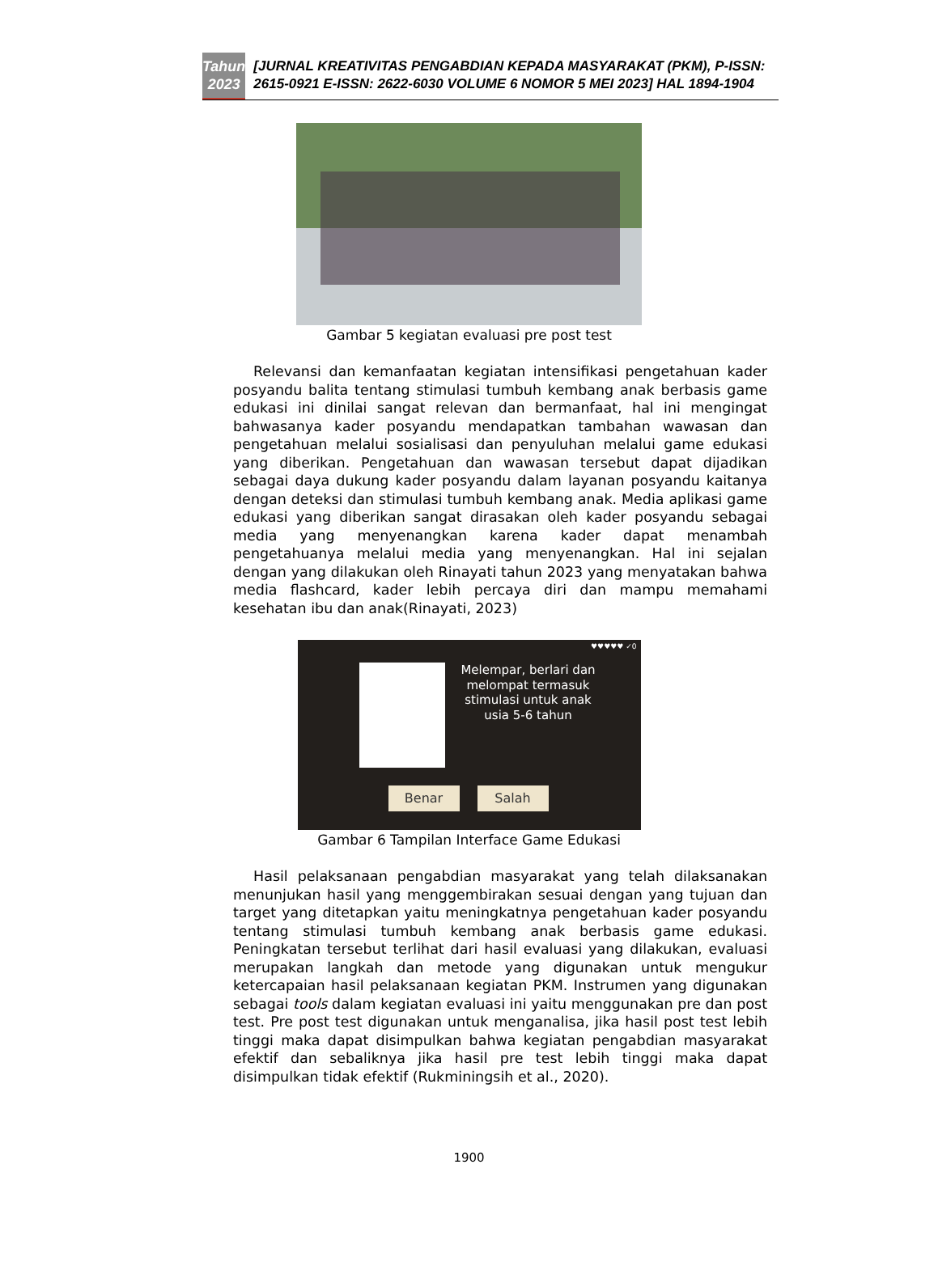Tahun
2023
[JURNAL KREATIVITAS PENGABDIAN KEPADA MASYARAKAT (PKM), P-ISSN: 2615-0921 E-ISSN: 2622-6030 VOLUME 6 NOMOR 5 MEI 2023] HAL 1894-1904
Gambar 5 kegiatan evaluasi pre post test
Relevansi dan kemanfaatan kegiatan intensifikasi pengetahuan kader posyandu balita tentang stimulasi tumbuh kembang anak berbasis game edukasi ini dinilai sangat relevan dan bermanfaat, hal ini mengingat bahwasanya kader posyandu mendapatkan tambahan wawasan dan pengetahuan melalui sosialisasi dan penyuluhan melalui game edukasi yang diberikan. Pengetahuan dan wawasan tersebut dapat dijadikan sebagai daya dukung kader posyandu dalam layanan posyandu kaitanya dengan deteksi dan stimulasi tumbuh kembang anak. Media aplikasi game edukasi yang diberikan sangat dirasakan oleh kader posyandu sebagai media yang menyenangkan karena kader dapat menambah pengetahuanya melalui media yang menyenangkan. Hal ini sejalan dengan yang dilakukan oleh Rinayati tahun 2023 yang menyatakan bahwa media flashcard, kader lebih percaya diri dan mampu memahami kesehatan ibu dan anak(Rinayati, 2023)
Melempar, berlari dan melompat termasuk stimulasi untuk anak usia 5-6 tahun
Benar Salah
♥♥♥♥♥ ✓0
Gambar 6 Tampilan Interface Game Edukasi
Hasil pelaksanaan pengabdian masyarakat yang telah dilaksanakan menunjukan hasil yang menggembirakan sesuai dengan yang tujuan dan target yang ditetapkan yaitu meningkatnya pengetahuan kader posyandu tentang stimulasi tumbuh kembang anak berbasis game edukasi. Peningkatan tersebut terlihat dari hasil evaluasi yang dilakukan, evaluasi merupakan langkah dan metode yang digunakan untuk mengukur ketercapaian hasil pelaksanaan kegiatan PKM. Instrumen yang digunakan sebagai tools dalam kegiatan evaluasi ini yaitu menggunakan pre dan post test. Pre post test digunakan untuk menganalisa, jika hasil post test lebih tinggi maka dapat disimpulkan bahwa kegiatan pengabdian masyarakat efektif dan sebaliknya jika hasil pre test lebih tinggi maka dapat disimpulkan tidak efektif (Rukminingsih et al., 2020).
1900